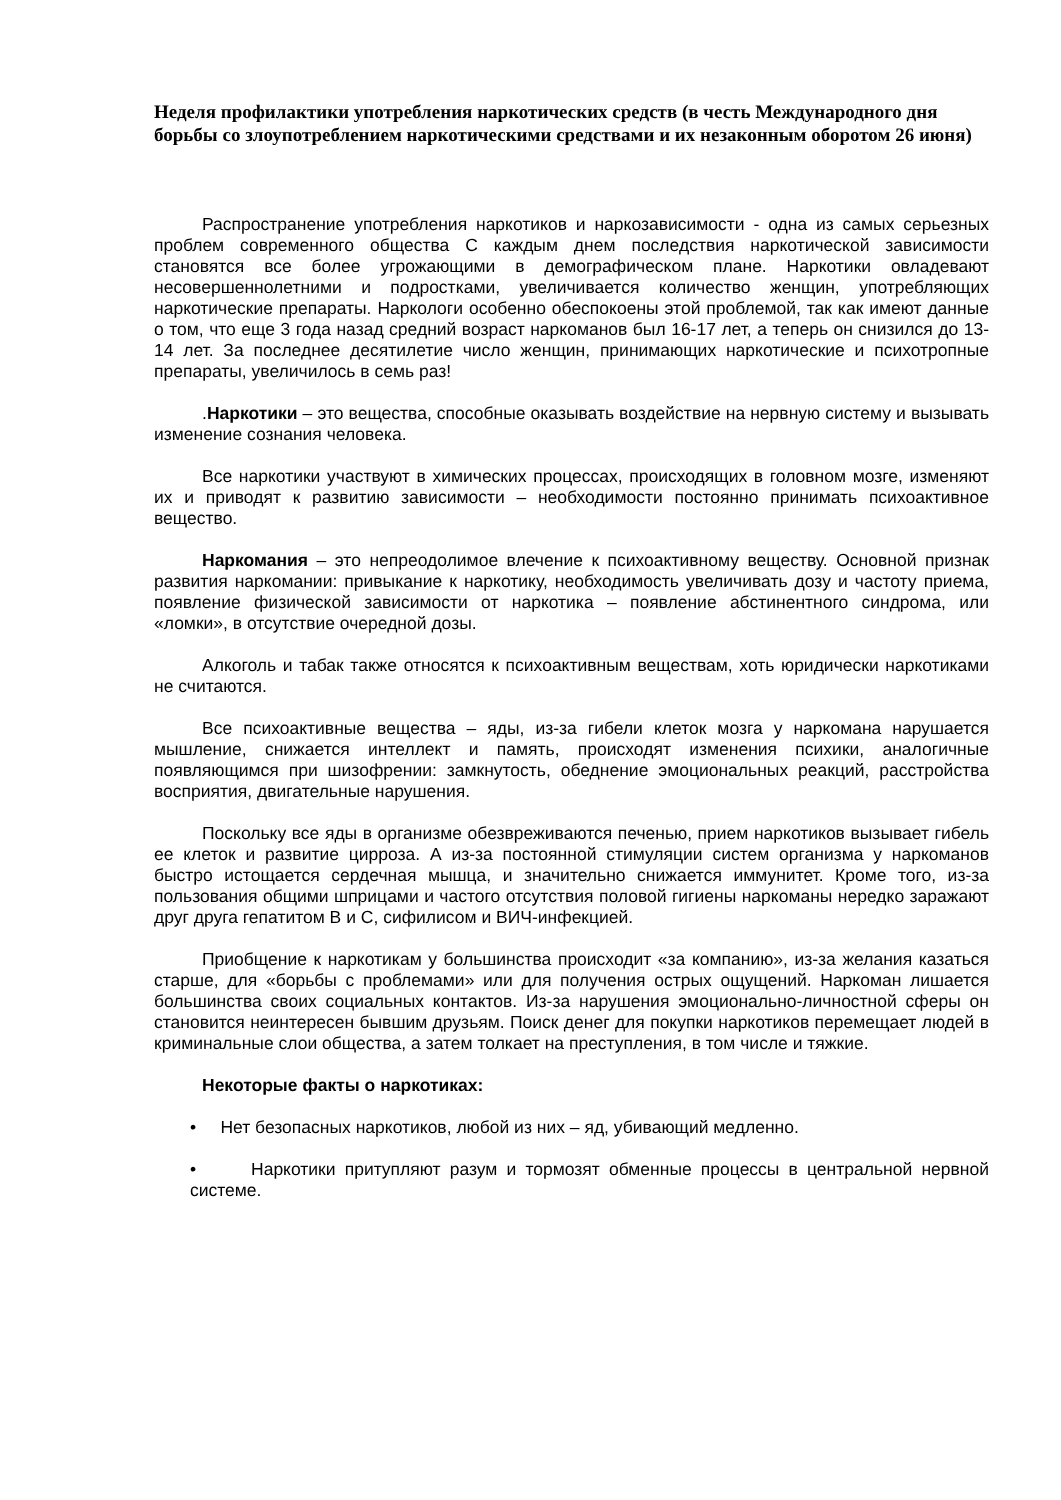Неделя профилактики употребления наркотических средств (в честь Международного дня борьбы со злоупотреблением наркотическими средствами и их незаконным оборотом 26 июня)
Распространение употребления наркотиков и наркозависимости - одна из самых серьезных проблем современного общества С каждым днем последствия наркотической зависимости становятся все более угрожающими в демографическом плане. Наркотики овладевают несовершеннолетними и подростками, увеличивается количество женщин, употребляющих наркотические препараты. Наркологи особенно обеспокоены этой проблемой, так как имеют данные о том, что еще 3 года назад средний возраст наркоманов был 16-17 лет, а теперь он снизился до 13-14 лет. За последнее десятилетие число женщин, принимающих наркотические и психотропные препараты, увеличилось в семь раз!
.Наркотики – это вещества, способные оказывать воздействие на нервную систему и вызывать изменение сознания человека.
Все наркотики участвуют в химических процессах, происходящих в головном мозге, изменяют их и приводят к развитию зависимости – необходимости постоянно принимать психоактивное вещество.
Наркомания – это непреодолимое влечение к психоактивному веществу. Основной признак развития наркомании: привыкание к наркотику, необходимость увеличивать дозу и частоту приема, появление физической зависимости от наркотика – появление абстинентного синдрома, или «ломки», в отсутствие очередной дозы.
Алкоголь и табак также относятся к психоактивным веществам, хоть юридически наркотиками не считаются.
Все психоактивные вещества – яды, из-за гибели клеток мозга у наркомана нарушается мышление, снижается интеллект и память, происходят изменения психики, аналогичные появляющимся при шизофрении: замкнутость, обеднение эмоциональных реакций, расстройства восприятия, двигательные нарушения.
Поскольку все яды в организме обезвреживаются печенью, прием наркотиков вызывает гибель ее клеток и развитие цирроза. А из-за постоянной стимуляции систем организма у наркоманов быстро истощается сердечная мышца, и значительно снижается иммунитет. Кроме того, из-за пользования общими шприцами и частого отсутствия половой гигиены наркоманы нередко заражают друг друга гепатитом В и С, сифилисом и ВИЧ-инфекцией.
Приобщение к наркотикам у большинства происходит «за компанию», из-за желания казаться старше, для «борьбы с проблемами» или для получения острых ощущений. Наркоман лишается большинства своих социальных контактов. Из-за нарушения эмоционально-личностной сферы он становится неинтересен бывшим друзьям. Поиск денег для покупки наркотиков перемещает людей в криминальные слои общества, а затем толкает на преступления, в том числе и тяжкие.
Некоторые факты о наркотиках:
• Нет безопасных наркотиков, любой из них – яд, убивающий медленно.
• Наркотики притупляют разум и тормозят обменные процессы в центральной нервной системе.